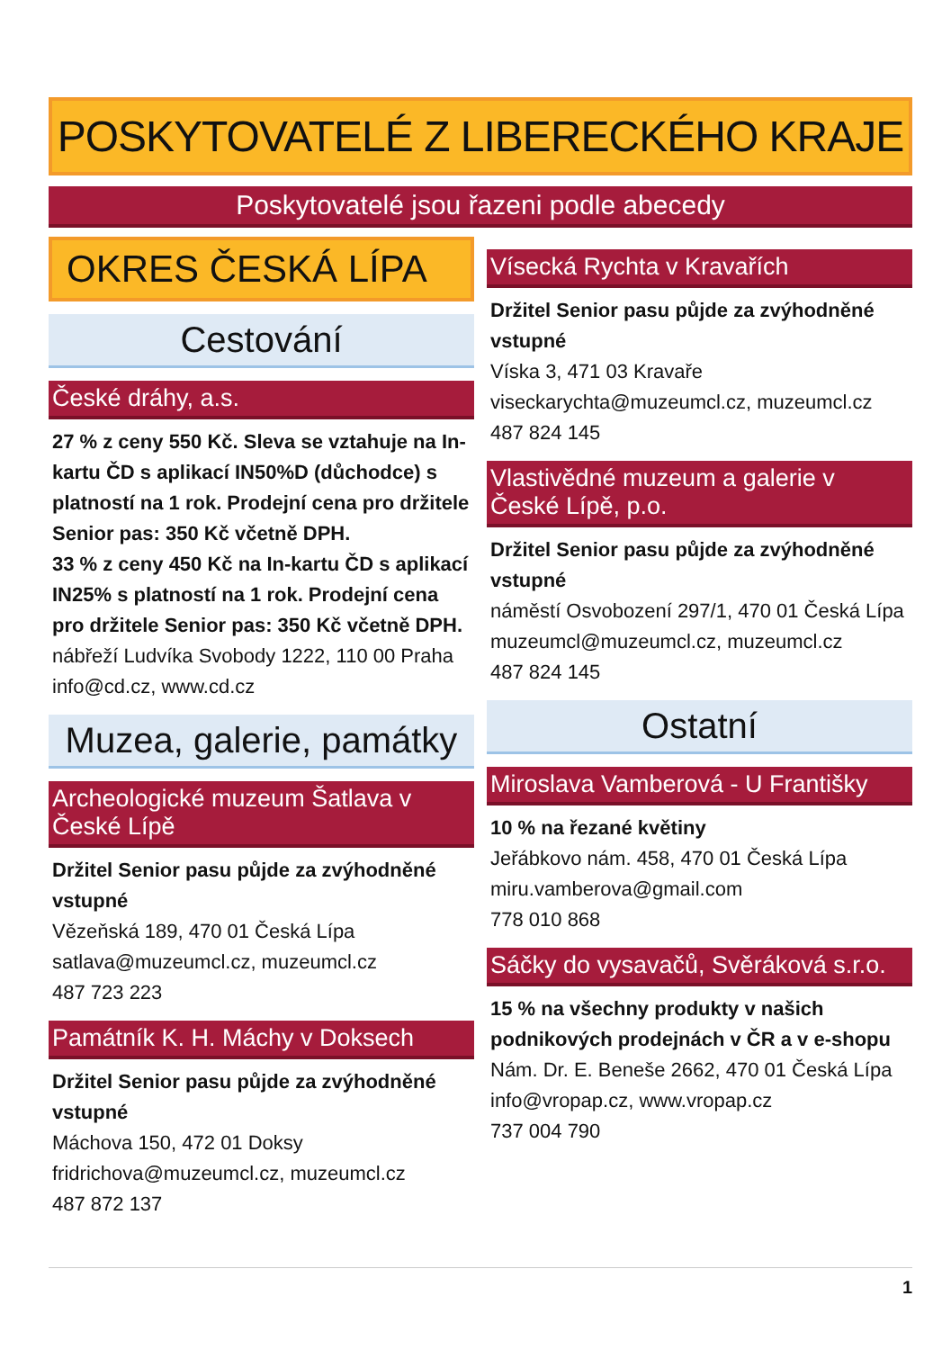POSKYTOVATELÉ Z LIBERECKÉHO KRAJE
Poskytovatelé jsou řazeni podle abecedy
OKRES ČESKÁ LÍPA
Cestování
České dráhy, a.s.
27 % z ceny 550 Kč. Sleva se vztahuje na In-kartu ČD s aplikací IN50%D (důchodce) s platností na 1 rok. Prodejní cena pro držitele Senior pas: 350 Kč včetně DPH.
33 % z ceny 450 Kč na In-kartu ČD s aplikací IN25% s platností na 1 rok. Prodejní cena pro držitele Senior pas: 350 Kč včetně DPH.
nábřeží Ludvíka Svobody 1222, 110 00 Praha
info@cd.cz, www.cd.cz
Muzea, galerie, památky
Archeologické muzeum Šatlava v České Lípě
Držitel Senior pasu půjde za zvýhodněné vstupné
Vězeňská 189, 470 01 Česká Lípa
satlava@muzeumcl.cz, muzeumcl.cz
487 723 223
Památník K. H. Máchy v Doksech
Držitel Senior pasu půjde za zvýhodněné vstupné
Máchova 150, 472 01 Doksy
fridrichova@muzeumcl.cz, muzeumcl.cz
487 872 137
Vísecká Rychta v Kravařích
Držitel Senior pasu půjde za zvýhodněné vstupné
Víska 3, 471 03 Kravaře
viseckarychta@muzeumcl.cz, muzeumcl.cz
487 824 145
Vlastivědné muzeum a galerie v České Lípě, p.o.
Držitel Senior pasu půjde za zvýhodněné vstupné
náměstí Osvobození 297/1, 470 01 Česká Lípa
muzeumcl@muzeumcl.cz, muzeumcl.cz
487 824 145
Ostatní
Miroslava Vamberová - U Františky
10 % na řezané květiny
Jeřábkovo nám. 458, 470 01 Česká Lípa
miru.vamberova@gmail.com
778 010 868
Sáčky do vysavačů, Svěráková s.r.o.
15 % na všechny produkty v našich podnikových prodejnách v ČR a v e-shopu
Nám. Dr. E. Beneše 2662, 470 01 Česká Lípa
info@vropap.cz, www.vropap.cz
737 004 790
1